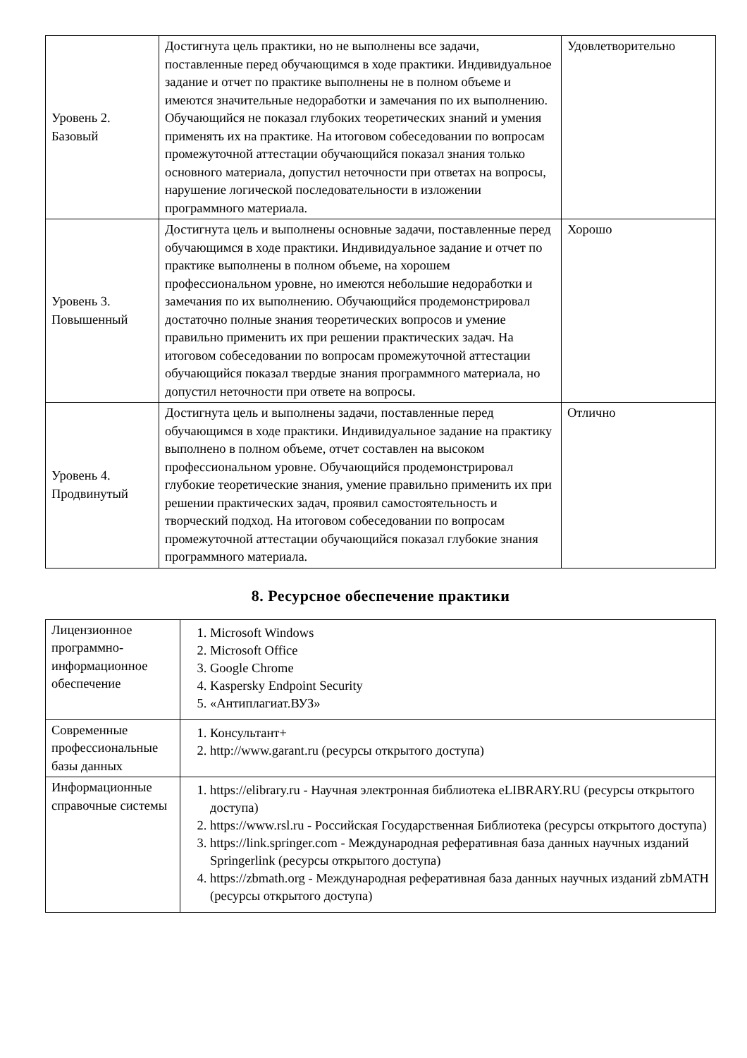| Уровень 2. Базовый | Достигнута цель практики, но не выполнены все задачи, поставленные перед обучающимся в ходе практики. Индивидуальное задание и отчет по практике выполнены не в полном объеме и имеются значительные недоработки и замечания по их выполнению. Обучающийся не показал глубоких теоретических знаний и умения применять их на практике. На итоговом собеседовании по вопросам промежуточной аттестации обучающийся показал знания только основного материала, допустил неточности при ответах на вопросы, нарушение логической последовательности в изложении программного материала. | Удовлетворительно |
| Уровень 3. Повышенный | Достигнута цель и выполнены основные задачи, поставленные перед обучающимся в ходе практики. Индивидуальное задание и отчет по практике выполнены в полном объеме, на хорошем профессиональном уровне, но имеются небольшие недоработки и замечания по их выполнению. Обучающийся продемонстрировал достаточно полные знания теоретических вопросов и умение правильно применить их при решении практических задач. На итоговом собеседовании по вопросам промежуточной аттестации обучающийся показал твердые знания программного материала, но допустил неточности при ответе на вопросы. | Хорошо |
| Уровень 4. Продвинутый | Достигнута цель и выполнены задачи, поставленные перед обучающимся в ходе практики. Индивидуальное задание на практику выполнено в полном объеме, отчет составлен на высоком профессиональном уровне. Обучающийся продемонстрировал глубокие теоретические знания, умение правильно применить их при решении практических задач, проявил самостоятельность и творческий подход. На итоговом собеседовании по вопросам промежуточной аттестации обучающийся показал глубокие знания программного материала. | Отлично |
8. Ресурсное обеспечение практики
| Лицензионное программно-информационное обеспечение | 1. Microsoft Windows 2. Microsoft Office 3. Google Chrome 4. Kaspersky Endpoint Security 5. «Антиплагиат.ВУЗ» |
| Современные профессиональные базы данных | 1. Консультант+ 2. http://www.garant.ru (ресурсы открытого доступа) |
| Информационные справочные системы | 1. https://elibrary.ru - Научная электронная библиотека eLIBRARY.RU (ресурсы открытого доступа) 2. https://www.rsl.ru - Российская Государственная Библиотека (ресурсы открытого доступа) 3. https://link.springer.com - Международная реферативная база данных научных изданий Springerlink (ресурсы открытого доступа) 4. https://zbmath.org - Международная реферативная база данных научных изданий zbMATH (ресурсы открытого доступа) |